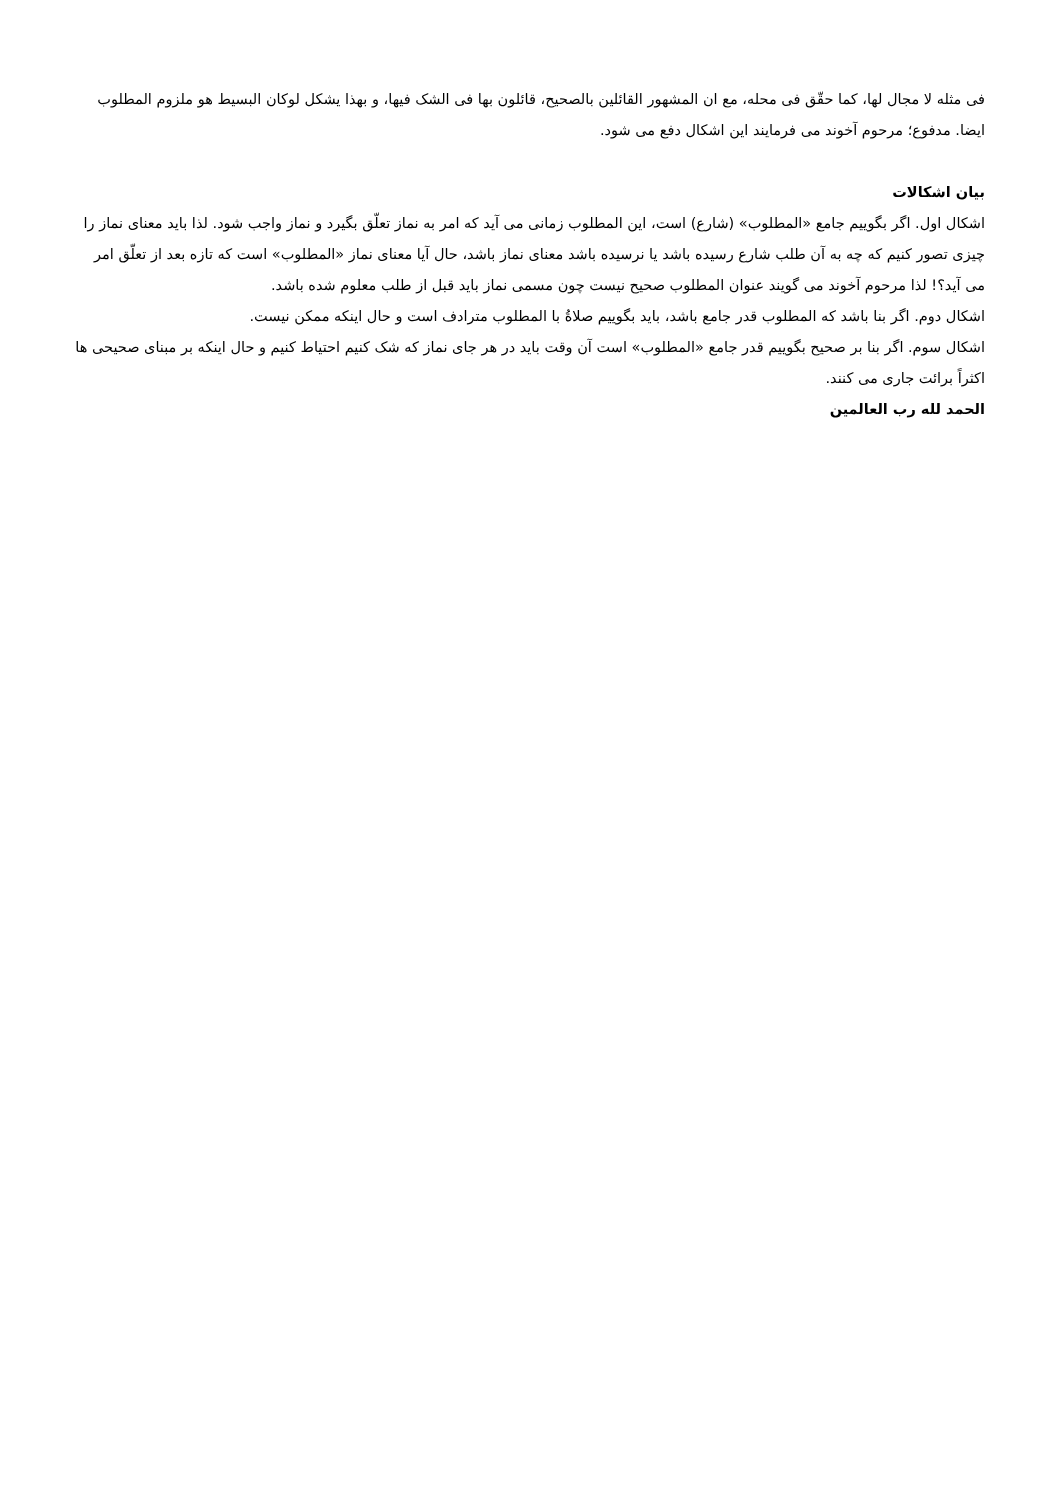فی مثله لا مجال لها، کما حقّق فی محله، مع ان المشهور القائلین بالصحیح، قائلون بها فی الشک فیها، و بهذا یشکل لوکان البسیط هو ملزوم المطلوب ایضا. مدفوع؛ مرحوم آخوند می فرمایند این اشکال دفع می شود.
بیان اشکالات
اشکال اول. اگر بگوییم جامع «المطلوب» (شارع) است، این المطلوب زمانی می آید که امر به نماز تعلّق بگیرد و نماز واجب شود. لذا باید معنای نماز را چیزی تصور کنیم که چه به آن طلب شارع رسیده باشد یا نرسیده باشد معنای نماز باشد، حال آیا معنای نماز «المطلوب» است که تازه بعد از تعلّق امر می آید؟! لذا مرحوم آخوند می گویند عنوان المطلوب صحیح نیست چون مسمی نماز باید قبل از طلب معلوم شده باشد.
اشکال دوم. اگر بنا باشد که المطلوب قدر جامع باشد، باید بگوییم صلاةُ با المطلوب مترادف است و حال اینکه ممکن نیست.
اشکال سوم. اگر بنا بر صحیح بگوییم قدر جامع «المطلوب» است آن وقت باید در هر جای نماز که شک کنیم احتیاط کنیم و حال اینکه بر مبنای صحیحی ها اکثراً برائت جاری می کنند.
الحمد لله رب العالمین